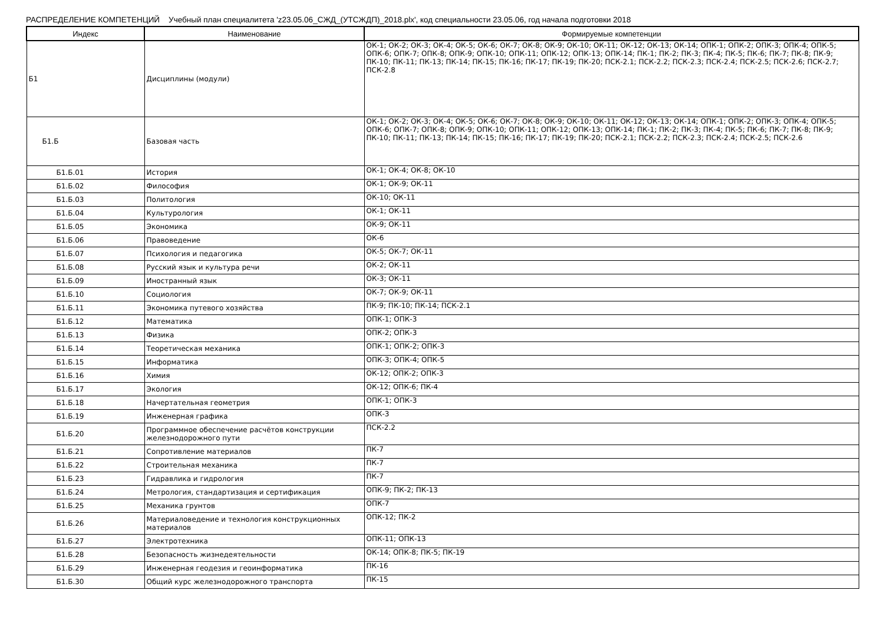РАСПРЕДЕЛЕНИЕ КОМПЕТЕНЦИЙ Учебный план специалитета 'z23.05.06_СЖД_(УТСЖДП)_2018.plx', код специальности 23.05.06, год начала подготовки 2018
| Индекс | Наименование | Формируемые компетенции |
| --- | --- | --- |
| Б1 | Дисциплины (модули) | ОК-1; ОК-2; ОК-3; ОК-4; ОК-5; ОК-6; ОК-7; ОК-8; ОК-9; ОК-10; ОК-11; ОК-12; ОК-13; ОК-14; ОПК-1; ОПК-2; ОПК-3; ОПК-4; ОПК-5; ОПК-6; ОПК-7; ОПК-8; ОПК-9; ОПК-10; ОПК-11; ОПК-12; ОПК-13; ОПК-14; ПК-1; ПК-2; ПК-3; ПК-4; ПК-5; ПК-6; ПК-7; ПК-8; ПК-9; ПК-10; ПК-11; ПК-13; ПК-14; ПК-15; ПК-16; ПК-17; ПК-19; ПК-20; ПСК-2.1; ПСК-2.2; ПСК-2.3; ПСК-2.4; ПСК-2.5; ПСК-2.6; ПСК-2.7; ПСК-2.8 |
| Б1.Б | Базовая часть | ОК-1; ОК-2; ОК-3; ОК-4; ОК-5; ОК-6; ОК-7; ОК-8; ОК-9; ОК-10; ОК-11; ОК-12; ОК-13; ОК-14; ОПК-1; ОПК-2; ОПК-3; ОПК-4; ОПК-5; ОПК-6; ОПК-7; ОПК-8; ОПК-9; ОПК-10; ОПК-11; ОПК-12; ОПК-13; ОПК-14; ПК-1; ПК-2; ПК-3; ПК-4; ПК-5; ПК-6; ПК-7; ПК-8; ПК-9; ПК-10; ПК-11; ПК-13; ПК-14; ПК-15; ПК-16; ПК-17; ПК-19; ПК-20; ПСК-2.1; ПСК-2.2; ПСК-2.3; ПСК-2.4; ПСК-2.5; ПСК-2.6 |
| Б1.Б.01 | История | ОК-1; ОК-4; ОК-8; ОК-10 |
| Б1.Б.02 | Философия | ОК-1; ОК-9; ОК-11 |
| Б1.Б.03 | Политология | ОК-10; ОК-11 |
| Б1.Б.04 | Культурология | ОК-1; ОК-11 |
| Б1.Б.05 | Экономика | ОК-9; ОК-11 |
| Б1.Б.06 | Правоведение | ОК-6 |
| Б1.Б.07 | Психология и педагогика | ОК-5; ОК-7; ОК-11 |
| Б1.Б.08 | Русский язык и культура речи | ОК-2; ОК-11 |
| Б1.Б.09 | Иностранный язык | ОК-3; ОК-11 |
| Б1.Б.10 | Социология | ОК-7; ОК-9; ОК-11 |
| Б1.Б.11 | Экономика путевого хозяйства | ПК-9; ПК-10; ПК-14; ПСК-2.1 |
| Б1.Б.12 | Математика | ОПК-1; ОПК-3 |
| Б1.Б.13 | Физика | ОПК-2; ОПК-3 |
| Б1.Б.14 | Теоретическая механика | ОПК-1; ОПК-2; ОПК-3 |
| Б1.Б.15 | Информатика | ОПК-3; ОПК-4; ОПК-5 |
| Б1.Б.16 | Химия | ОК-12; ОПК-2; ОПК-3 |
| Б1.Б.17 | Экология | ОК-12; ОПК-6; ПК-4 |
| Б1.Б.18 | Начертательная геометрия | ОПК-1; ОПК-3 |
| Б1.Б.19 | Инженерная графика | ОПК-3 |
| Б1.Б.20 | Программное обеспечение расчётов конструкции железнодорожного пути | ПСК-2.2 |
| Б1.Б.21 | Сопротивление материалов | ПК-7 |
| Б1.Б.22 | Строительная механика | ПК-7 |
| Б1.Б.23 | Гидравлика и гидрология | ПК-7 |
| Б1.Б.24 | Метрология, стандартизация и сертификация | ОПК-9; ПК-2; ПК-13 |
| Б1.Б.25 | Механика грунтов | ОПК-7 |
| Б1.Б.26 | Материаловедение и технология конструкционных материалов | ОПК-12; ПК-2 |
| Б1.Б.27 | Электротехника | ОПК-11; ОПК-13 |
| Б1.Б.28 | Безопасность жизнедеятельности | ОК-14; ОПК-8; ПК-5; ПК-19 |
| Б1.Б.29 | Инженерная геодезия и геоинформатика | ПК-16 |
| Б1.Б.30 | Общий курс железнодорожного транспорта | ПК-15 |